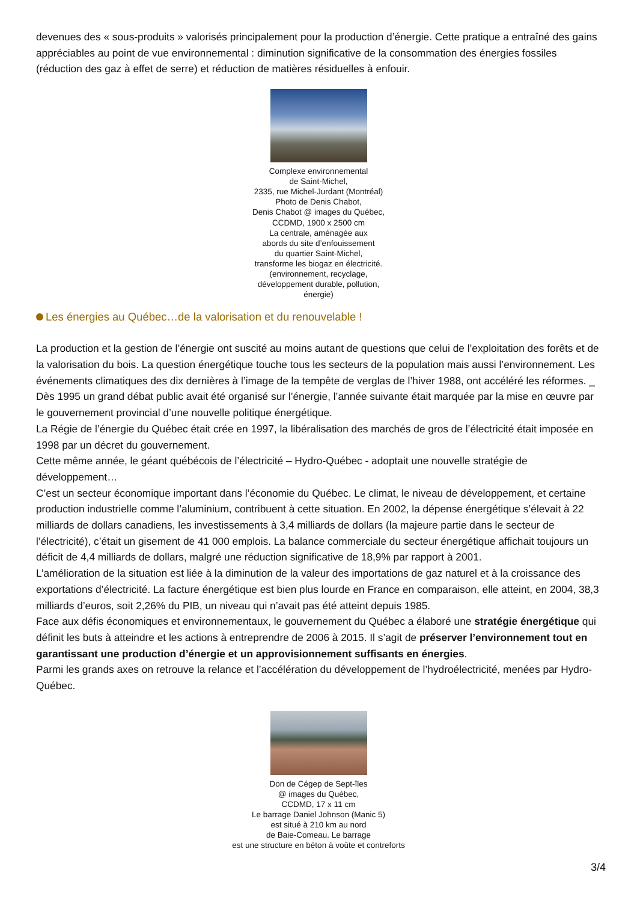devenues des « sous-produits » valorisés principalement pour la production d’énergie. Cette pratique a entraîné des gains appréciables au point de vue environnemental : diminution significative de la consommation des énergies fossiles (réduction des gaz à effet de serre) et réduction de matières résiduelles à enfouir.
Complexe environnemental
de Saint-Michel,
2335, rue Michel-Jurdant (Montréal)
Photo de Denis Chabot,
Denis Chabot @ images du Québec,
CCDMD, 1900 x 2500 cm
La centrale, aménagée aux
abords du site d’enfouissement
du quartier Saint-Michel,
transforme les biogaz en électricité.
(environnement, recyclage,
développement durable, pollution,
énergie)
Les énergies au Québec…de la valorisation et du renouvelable !
La production et la gestion de l’énergie ont suscité au moins autant de questions que celui de l’exploitation des forêts et de la valorisation du bois. La question énergétique touche tous les secteurs de la population mais aussi l’environnement. Les événements climatiques des dix dernières à l’image de la tempête de verglas de l’hiver 1988, ont accéléré les réformes. _ Dès 1995 un grand débat public avait été organisé sur l’énergie, l’année suivante était marquée par la mise en œuvre par le gouvernement provincial d’une nouvelle politique énergétique.
La Régie de l’énergie du Québec était crée en 1997, la libéralisation des marchés de gros de l’électricité était imposée en 1998 par un décret du gouvernement.
Cette même année, le géant québécois de l’électricité – Hydro-Québec - adoptait une nouvelle stratégie de développement…
C’est un secteur économique important dans l’économie du Québec. Le climat, le niveau de développement, et certaine production industrielle comme l’aluminium, contribuent à cette situation. En 2002, la dépense énergétique s’élevait à 22 milliards de dollars canadiens, les investissements à 3,4 milliards de dollars (la majeure partie dans le secteur de l’électricité), c’était un gisement de 41 000 emplois. La balance commerciale du secteur énergétique affichait toujours un déficit de 4,4 milliards de dollars, malgré une réduction significative de 18,9% par rapport à 2001.
L’amélioration de la situation est liée à la diminution de la valeur des importations de gaz naturel et à la croissance des exportations d’électricité. La facture énergétique est bien plus lourde en France en comparaison, elle atteint, en 2004, 38,3 milliards d’euros, soit 2,26% du PIB, un niveau qui n’avait pas été atteint depuis 1985.
Face aux défis économiques et environnementaux, le gouvernement du Québec a élaboré une stratégie énergétique qui définit les buts à atteindre et les actions à entreprendre de 2006 à 2015. Il s’agit de préserver l’environnement tout en garantissant une production d’énergie et un approvisionnement suffisants en énergies.
Parmi les grands axes on retrouve la relance et l’accélération du développement de l’hydroélectricité, menées par Hydro-Québec.
Don de Cégep de Sept-îles
@ images du Québec,
CCDMD, 17 x 11 cm
Le barrage Daniel Johnson (Manic 5)
est situé à 210 km au nord
de Baie-Comeau. Le barrage
est une structure en béton à voûte et contreforts
3/4